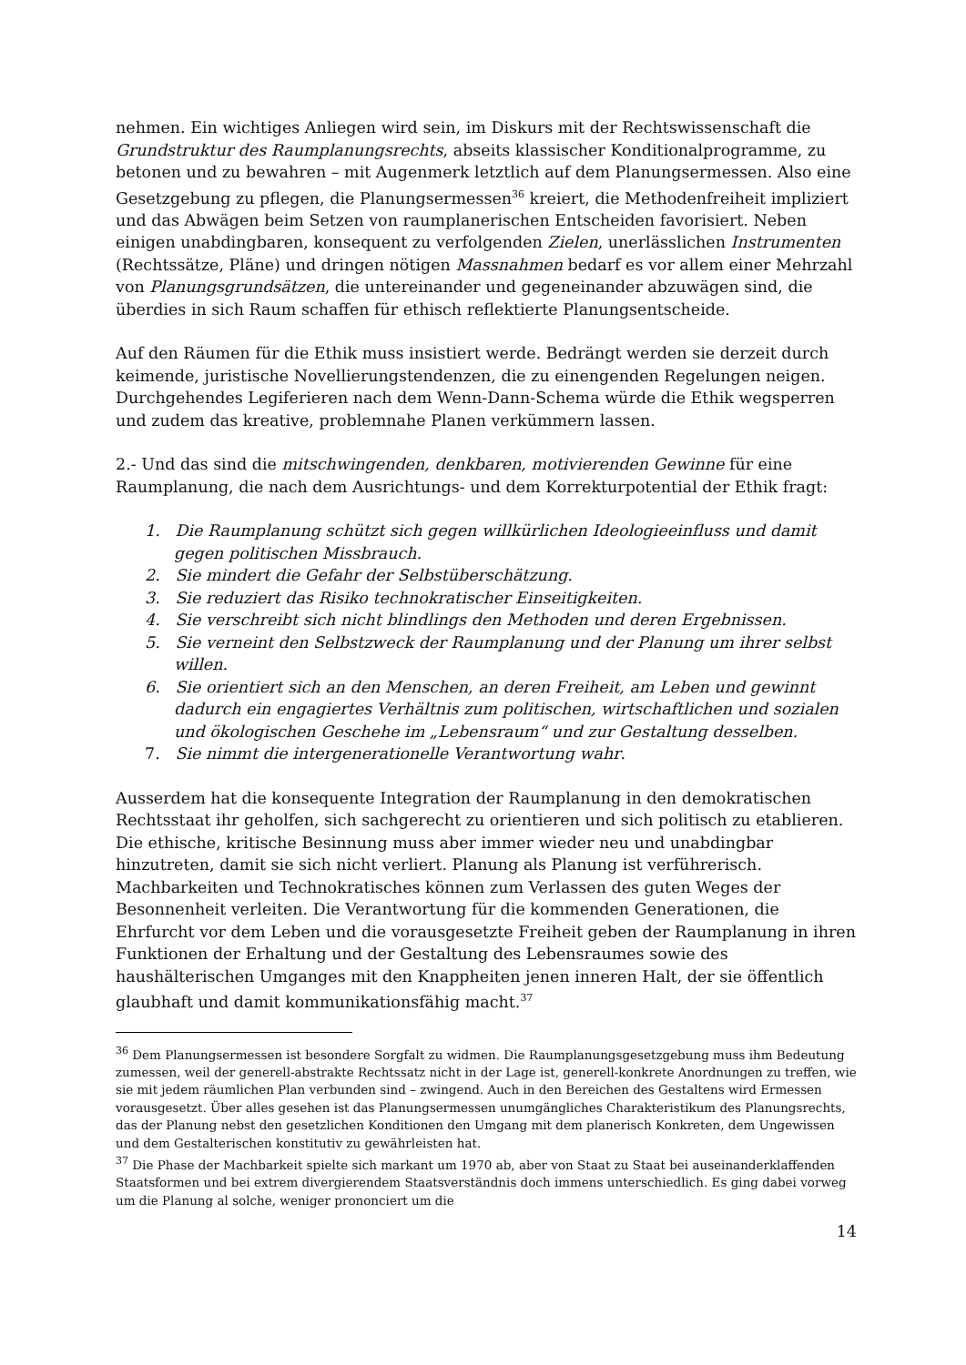nehmen. Ein wichtiges Anliegen wird sein, im Diskurs mit der Rechtswissenschaft die Grundstruktur des Raumplanungsrechts, abseits klassischer Konditionalprogramme, zu betonen und zu bewahren – mit Augenmerk letztlich auf dem Planungsermessen. Also eine Gesetzgebung zu pflegen, die Planungsermessen<sup>36</sup> kreiert, die Methodenfreiheit impliziert und das Abwägen beim Setzen von raumplanerischen Entscheiden favorisiert. Neben einigen unabdingbaren, konsequent zu verfolgenden Zielen, unerlässlichen Instrumenten (Rechtssätze, Pläne) und dringen nötigen Massnahmen bedarf es vor allem einer Mehrzahl von Planungsgrundsätzen, die untereinander und gegeneinander abzuwägen sind, die überdies in sich Raum schaffen für ethisch reflektierte Planungsentscheide.
Auf den Räumen für die Ethik muss insistiert werde. Bedrängt werden sie derzeit durch keimende, juristische Novellierungstendenzen, die zu einengenden Regelungen neigen. Durchgehendes Legiferieren nach dem Wenn-Dann-Schema würde die Ethik wegsperren und zudem das kreative, problemnahe Planen verkümmern lassen.
2.- Und das sind die mitschwingenden, denkbaren, motivierenden Gewinne für eine Raumplanung, die nach dem Ausrichtungs- und dem Korrekturpotential der Ethik fragt:
1. Die Raumplanung schützt sich gegen willkürlichen Ideologieeinfluss und damit gegen politischen Missbrauch.
2. Sie mindert die Gefahr der Selbstüberschätzung.
3. Sie reduziert das Risiko technokratischer Einseitigkeiten.
4. Sie verschreibt sich nicht blindlings den Methoden und deren Ergebnissen.
5. Sie verneint den Selbstzweck der Raumplanung und der Planung um ihrer selbst willen.
6. Sie orientiert sich an den Menschen, an deren Freiheit, am Leben und gewinnt dadurch ein engagiertes Verhältnis zum politischen, wirtschaftlichen und sozialen und ökologischen Geschehe im „Lebensraum“ und zur Gestaltung desselben.
7. Sie nimmt die intergenerationelle Verantwortung wahr.
Ausserdem hat die konsequente Integration der Raumplanung in den demokratischen Rechtsstaat ihr geholfen, sich sachgerecht zu orientieren und sich politisch zu etablieren. Die ethische, kritische Besinnung muss aber immer wieder neu und unabdingbar hinzutreten, damit sie sich nicht verliert. Planung als Planung ist verführerisch. Machbarkeiten und Technokratisches können zum Verlassen des guten Weges der Besonnenheit verleiten. Die Verantwortung für die kommenden Generationen, die Ehrfurcht vor dem Leben und die vorausgesetzte Freiheit geben der Raumplanung in ihren Funktionen der Erhaltung und der Gestaltung des Lebensraumes sowie des haushälterischen Umganges mit den Knappheiten jenen inneren Halt, der sie öffentlich glaubhaft und damit kommunikationsfähig macht.<sup>37</sup>
<sup>36</sup> Dem Planungsermessen ist besondere Sorgfalt zu widmen. Die Raumplanungsgesetzgebung muss ihm Bedeutung zumessen, weil der generell-abstrakte Rechtssatz nicht in der Lage ist, generell-konkrete Anordnungen zu treffen, wie sie mit jedem räumlichen Plan verbunden sind – zwingend. Auch in den Bereichen des Gestaltens wird Ermessen vorausgesetzt. Über alles gesehen ist das Planungsermessen unumgängliches Charakteristikum des Planungsrechts, das der Planung nebst den gesetzlichen Konditionen den Umgang mit dem planerisch Konkreten, dem Ungewissen und dem Gestalterischen konstitutiv zu gewährleisten hat.
<sup>37</sup> Die Phase der Machbarkeit spielte sich markant um 1970 ab, aber von Staat zu Staat bei auseinanderklaffenden Staatsformen und bei extrem divergierendem Staatsverständnis doch immens unterschiedlich. Es ging dabei vorweg um die Planung al solche, weniger prononciert um die
14